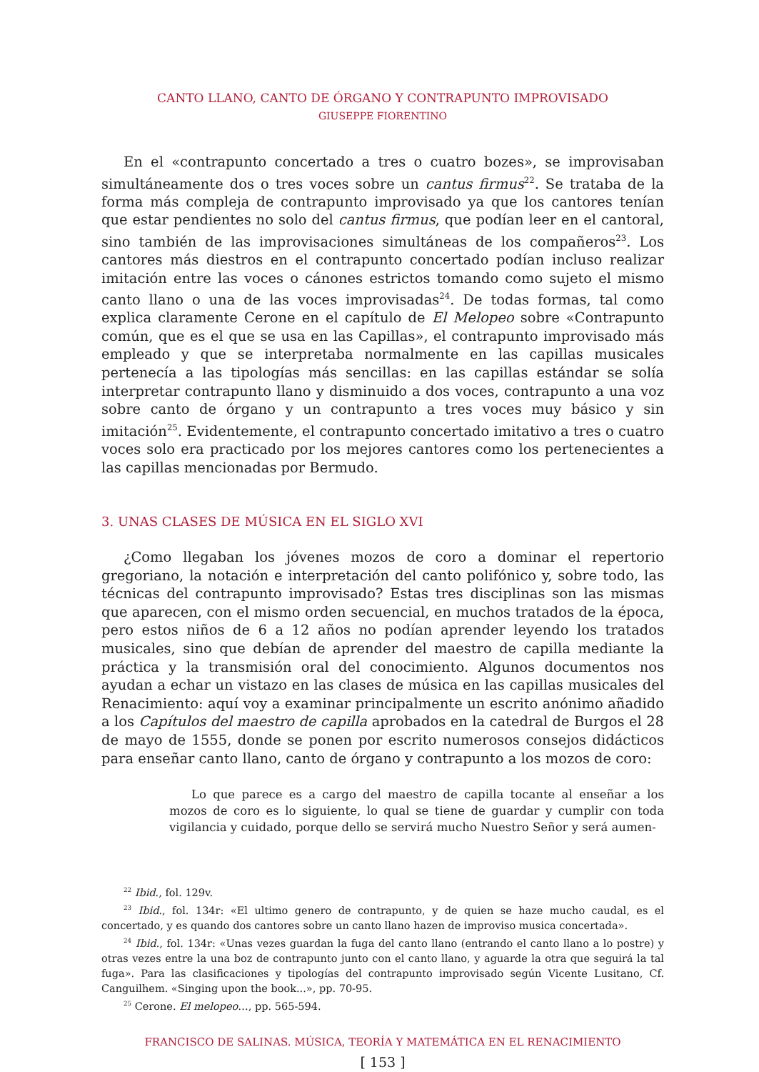CANTO LLANO, CANTO DE ÓRGANO Y CONTRAPUNTO IMPROVISADO
GIUSEPPE FIORENTINO
En el «contrapunto concertado a tres o cuatro bozes», se improvisaban simultáneamente dos o tres voces sobre un cantus firmus<sup>22</sup>. Se trataba de la forma más compleja de contrapunto improvisado ya que los cantores tenían que estar pendientes no solo del cantus firmus, que podían leer en el cantoral, sino también de las improvisaciones simultáneas de los compañeros<sup>23</sup>. Los cantores más diestros en el contrapunto concertado podían incluso realizar imitación entre las voces o cánones estrictos tomando como sujeto el mismo canto llano o una de las voces improvisadas<sup>24</sup>. De todas formas, tal como explica claramente Cerone en el capítulo de El Melopeo sobre «Contrapunto común, que es el que se usa en las Capillas», el contrapunto improvisado más empleado y que se interpretaba normalmente en las capillas musicales pertenecía a las tipologías más sencillas: en las capillas estándar se solía interpretar contrapunto llano y disminuido a dos voces, contrapunto a una voz sobre canto de órgano y un contrapunto a tres voces muy básico y sin imitación<sup>25</sup>. Evidentemente, el contrapunto concertado imitativo a tres o cuatro voces solo era practicado por los mejores cantores como los pertenecientes a las capillas mencionadas por Bermudo.
3. UNAS CLASES DE MÚSICA EN EL SIGLO XVI
¿Como llegaban los jóvenes mozos de coro a dominar el repertorio gregoriano, la notación e interpretación del canto polifónico y, sobre todo, las técnicas del contrapunto improvisado? Estas tres disciplinas son las mismas que aparecen, con el mismo orden secuencial, en muchos tratados de la época, pero estos niños de 6 a 12 años no podían aprender leyendo los tratados musicales, sino que debían de aprender del maestro de capilla mediante la práctica y la transmisión oral del conocimiento. Algunos documentos nos ayudan a echar un vistazo en las clases de música en las capillas musicales del Renacimiento: aquí voy a examinar principalmente un escrito anónimo añadido a los Capítulos del maestro de capilla aprobados en la catedral de Burgos el 28 de mayo de 1555, donde se ponen por escrito numerosos consejos didácticos para enseñar canto llano, canto de órgano y contrapunto a los mozos de coro:
Lo que parece es a cargo del maestro de capilla tocante al enseñar a los mozos de coro es lo siguiente, lo qual se tiene de guardar y cumplir con toda vigilancia y cuidado, porque dello se servirá mucho Nuestro Señor y será aumen-
<sup>22</sup> Ibid., fol. 129v.
<sup>23</sup> Ibid., fol. 134r: «El ultimo genero de contrapunto, y de quien se haze mucho caudal, es el concertado, y es quando dos cantores sobre un canto llano hazen de improviso musica concertada».
<sup>24</sup> Ibid., fol. 134r: «Unas vezes guardan la fuga del canto llano (entrando el canto llano a lo postre) y otras vezes entre la una boz de contrapunto junto con el canto llano, y aguarde la otra que seguirá la tal fuga». Para las clasificaciones y tipologías del contrapunto improvisado según Vicente Lusitano, Cf. Canguilhem. «Singing upon the book...», pp. 70-95.
<sup>25</sup> Cerone. El melopeo…, pp. 565-594.
FRANCISCO DE SALINAS. MÚSICA, TEORÍA Y MATEMÁTICA EN EL RENACIMIENTO
[ 153 ]